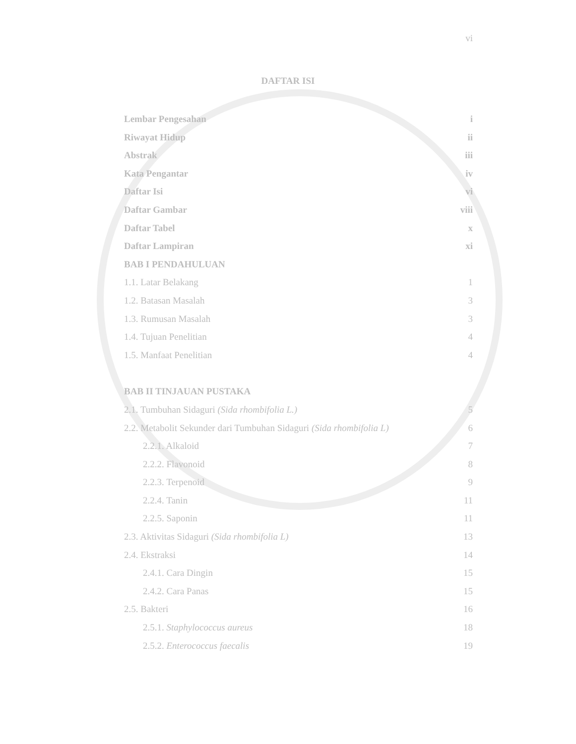vi
DAFTAR ISI
Lembar Pengesahan i
Riwayat Hidup ii
Abstrak iii
Kata Pengantar iv
Daftar Isi vi
Daftar Gambar viii
Daftar Tabel x
Daftar Lampiran xi
BAB I PENDAHULUAN
1.1. Latar Belakang 1
1.2. Batasan Masalah 3
1.3. Rumusan Masalah 3
1.4. Tujuan Penelitian 4
1.5. Manfaat Penelitian 4
BAB II TINJAUAN PUSTAKA
2.1. Tumbuhan Sidaguri (Sida rhombifolia L.) 5
2.2. Metabolit Sekunder dari Tumbuhan Sidaguri (Sida rhombifolia L) 6
2.2.1. Alkaloid 7
2.2.2. Flavonoid 8
2.2.3. Terpenoid 9
2.2.4. Tanin 11
2.2.5. Saponin 11
2.3. Aktivitas Sidaguri (Sida rhombifolia L) 13
2.4. Ekstraksi 14
2.4.1. Cara Dingin 15
2.4.2. Cara Panas 15
2.5. Bakteri 16
2.5.1. Staphylococcus aureus 18
2.5.2. Enterococcus faecalis 19